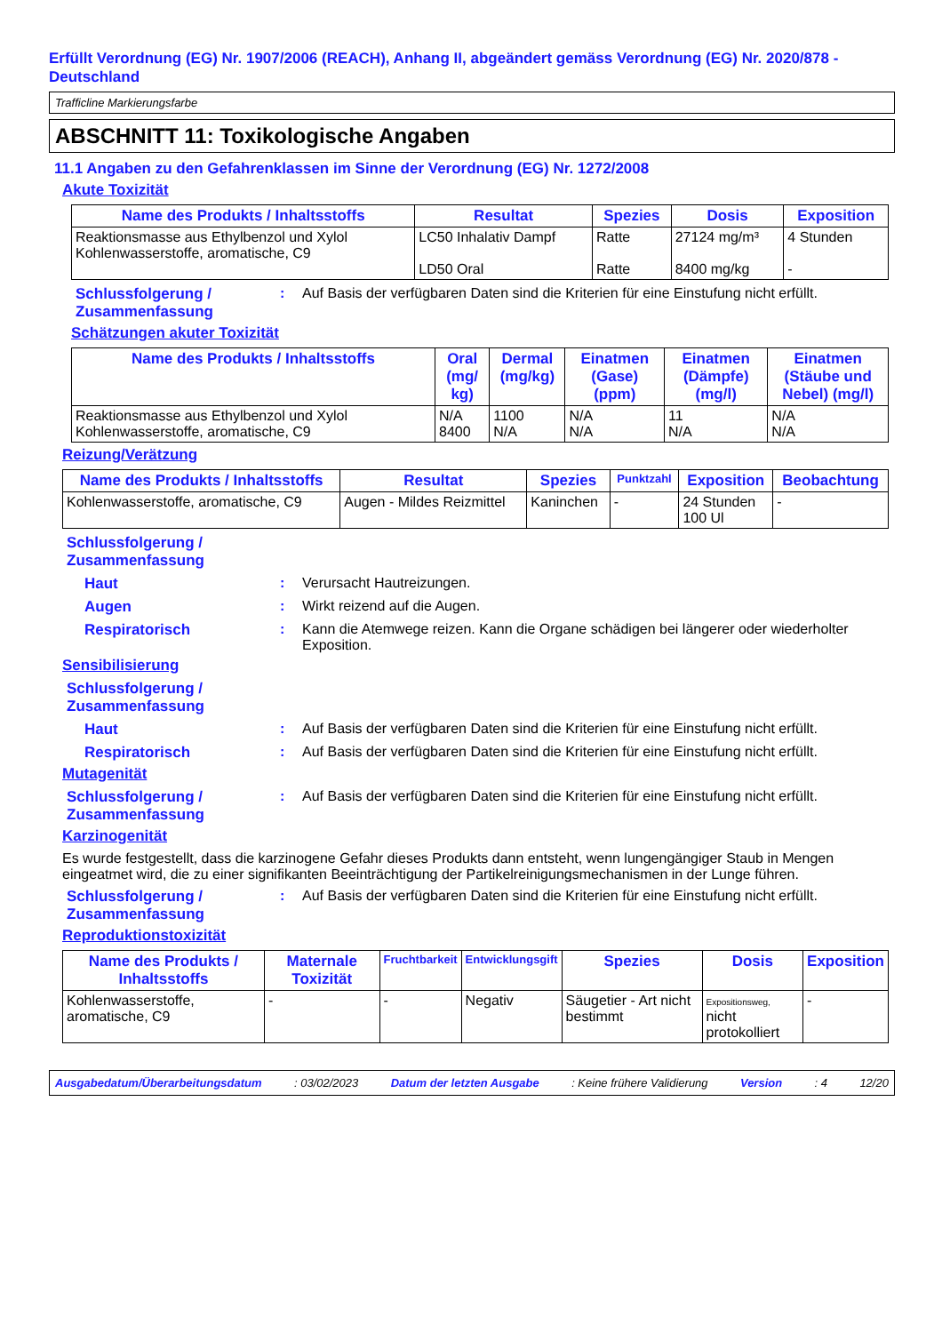Erfüllt Verordnung (EG) Nr. 1907/2006 (REACH), Anhang II, abgeändert gemäss Verordnung (EG) Nr. 2020/878 - Deutschland
Trafficline Markierungsfarbe
ABSCHNITT 11: Toxikologische Angaben
11.1 Angaben zu den Gefahrenklassen im Sinne der Verordnung (EG) Nr. 1272/2008
Akute Toxizität
| Name des Produkts / Inhaltsstoffs | Resultat | Spezies | Dosis | Exposition |
| --- | --- | --- | --- | --- |
| Reaktionsmasse aus Ethylbenzol und Xylol Kohlenwasserstoffe, aromatische, C9 | LC50 Inhalativ Dampf LD50 Oral | Ratte Ratte | 27124 mg/m³ 8400 mg/kg | 4 Stunden - |
Schlussfolgerung / Zusammenfassung: Auf Basis der verfügbaren Daten sind die Kriterien für eine Einstufung nicht erfüllt.
Schätzungen akuter Toxizität
| Name des Produkts / Inhaltsstoffs | Oral (mg/ kg) | Dermal (mg/kg) | Einatmen (Gase) (ppm) | Einatmen (Dämpfe) (mg/l) | Einatmen (Stäube und Nebel) (mg/l) |
| --- | --- | --- | --- | --- | --- |
| Reaktionsmasse aus Ethylbenzol und Xylol Kohlenwasserstoffe, aromatische, C9 | N/A 8400 | 1100 N/A | N/A N/A | 11 N/A | N/A N/A |
Reizung/Verätzung
| Name des Produkts / Inhaltsstoffs | Resultat | Spezies | Punktzahl | Exposition | Beobachtung |
| --- | --- | --- | --- | --- | --- |
| Kohlenwasserstoffe, aromatische, C9 | Augen - Mildes Reizmittel | Kaninchen | - | 24 Stunden 100 Ul | - |
Schlussfolgerung / Zusammenfassung
Haut: Verursacht Hautreizungen.
Augen: Wirkt reizend auf die Augen.
Respiratorisch: Kann die Atemwege reizen. Kann die Organe schädigen bei längerer oder wiederholter Exposition.
Sensibilisierung
Schlussfolgerung / Zusammenfassung
Haut: Auf Basis der verfügbaren Daten sind die Kriterien für eine Einstufung nicht erfüllt.
Respiratorisch: Auf Basis der verfügbaren Daten sind die Kriterien für eine Einstufung nicht erfüllt.
Mutagenität
Schlussfolgerung / Zusammenfassung: Auf Basis der verfügbaren Daten sind die Kriterien für eine Einstufung nicht erfüllt.
Karzinogenität
Es wurde festgestellt, dass die karzinogene Gefahr dieses Produkts dann entsteht, wenn lungengängiger Staub in Mengen eingeatmet wird, die zu einer signifikanten Beeinträchtigung der Partikelreinigungsmechanismen in der Lunge führen.
Schlussfolgerung / Zusammenfassung: Auf Basis der verfügbaren Daten sind die Kriterien für eine Einstufung nicht erfüllt.
Reproduktionstoxizität
| Name des Produkts / Inhaltsstoffs | Maternale Toxizität | Fruchtbarkeit | Entwicklungsgift | Spezies | Dosis | Exposition |
| --- | --- | --- | --- | --- | --- | --- |
| Kohlenwasserstoffe, aromatische, C9 | - | - | Negativ | Säugetier - Art nicht bestimmt | Expositionsweg, nicht protokolliert | - |
Ausgabedatum/Überarbeitungsdatum: 03/02/2023 Datum der letzten Ausgabe: Keine frühere Validierung Version: 4 12/20